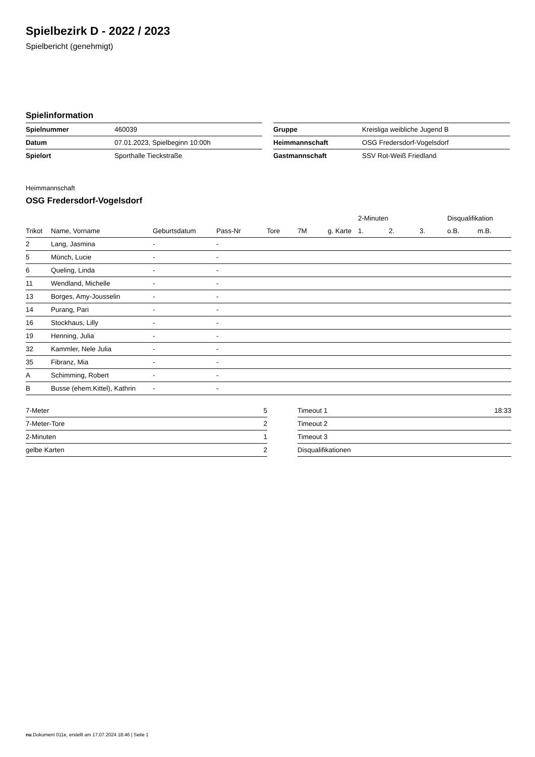Spielbezirk D - 2022 / 2023
Spielbericht (genehmigt)
Spielinformation
| Spielnummer | 460039 |
| Datum | 07.01.2023, Spielbeginn 10:00h |
| Spielort | Sporthalle Tieckstraße |
| Gruppe | Kreisliga weibliche Jugend B |
| Heimmannschaft | OSG Fredersdorf-Vogelsdorf |
| Gastmannschaft | SSV Rot-Weiß Friedland |
Heimmannschaft
OSG Fredersdorf-Vogelsdorf
| | | | | | | | 2-Minuten | | | Disqualifikation | |
| --- | --- | --- | --- | --- | --- | --- | --- | --- | --- | --- | --- |
| Trikot | Name, Vorname | Geburtsdatum | Pass-Nr | Tore | 7M | g. Karte | 1. | 2. | 3. | o.B. | m.B. |
| 2 | Lang, Jasmina | - | - | | | | | | | | |
| 5 | Münch, Lucie | - | - | | | | | | | | |
| 6 | Queling, Linda | - | - | | | | | | | | |
| 11 | Wendland, Michelle | - | - | | | | | | | | |
| 13 | Borges, Amy-Jousselin | - | - | | | | | | | | |
| 14 | Purang, Pari | - | - | | | | | | | | |
| 16 | Stockhaus, Lilly | - | - | | | | | | | | |
| 19 | Henning, Julia | - | - | | | | | | | | |
| 32 | Kammler, Nele Julia | - | - | | | | | | | | |
| 35 | Fibranz, Mia | - | - | | | | | | | | |
| A | Schimming, Robert | - | - | | | | | | | | |
| B | Busse (ehem.Kittel), Kathrin | - | - | | | | | | | | |
| 7-Meter | 5 |
| 7-Meter-Tore | 2 |
| 2-Minuten | 1 |
| gelbe Karten | 2 |
| Timeout 1 | 18:33 |
| Timeout 2 | |
| Timeout 3 | |
| Disqualifikationen | |
nu.Dokument 011e, erstellt am 17.07.2024 18:46 | Seite 1